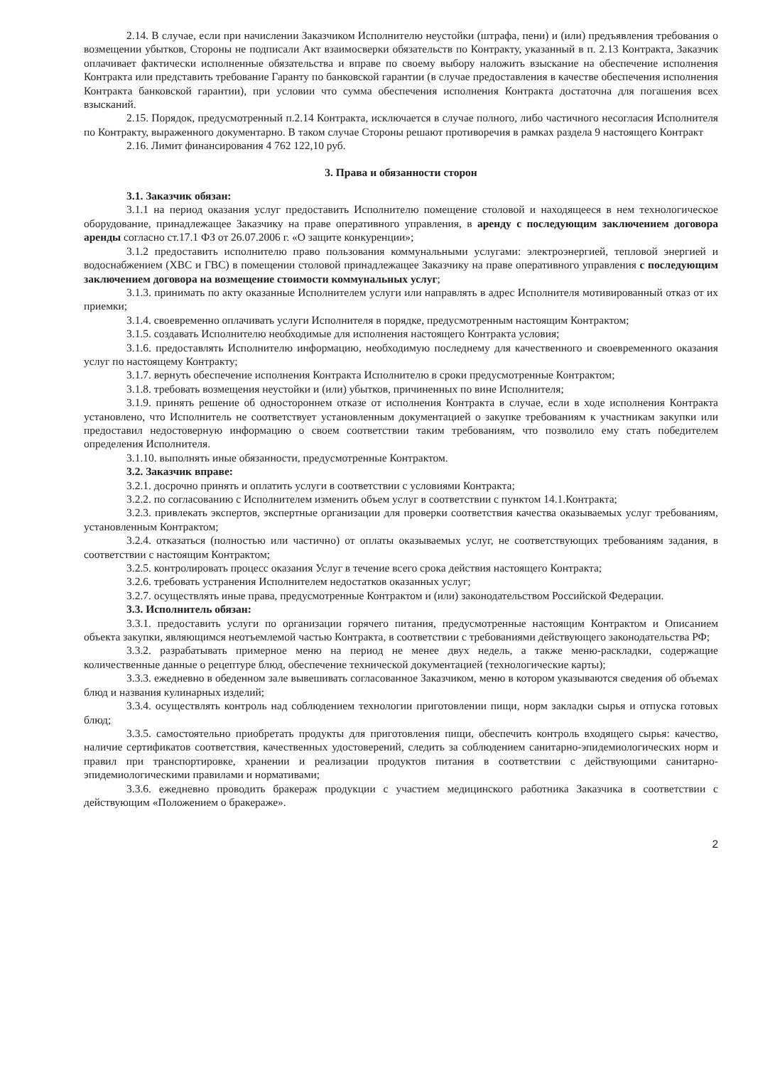2.14. В случае, если при начислении Заказчиком Исполнителю неустойки (штрафа, пени) и (или) предъявления требования о возмещении убытков, Стороны не подписали Акт взаимосверки обязательств по Контракту, указанный в п. 2.13 Контракта, Заказчик оплачивает фактически исполненные обязательства и вправе по своему выбору наложить взыскание на обеспечение исполнения Контракта или представить требование Гаранту по банковской гарантии (в случае предоставления в качестве обеспечения исполнения Контракта банковской гарантии), при условии что сумма обеспечения исполнения Контракта достаточна для погашения всех взысканий.
2.15. Порядок, предусмотренный п.2.14 Контракта, исключается в случае полного, либо частичного несогласия Исполнителя по Контракту, выраженного документарно. В таком случае Стороны решают противоречия в рамках раздела 9 настоящего Контракт
2.16. Лимит финансирования 4 762 122,10 руб.
3. Права и обязанности сторон
3.1. Заказчик обязан:
3.1.1 на период оказания услуг предоставить Исполнителю помещение столовой и находящееся в нем технологическое оборудование, принадлежащее Заказчику на праве оперативного управления, в аренду с последующим заключением договора аренды согласно ст.17.1 ФЗ от 26.07.2006 г. «О защите конкуренции»;
3.1.2 предоставить исполнителю право пользования коммунальными услугами: электроэнергией, тепловой энергией и водоснабжением (ХВС и ГВС) в помещении столовой принадлежащее Заказчику на праве оперативного управления с последующим заключением договора на возмещение стоимости коммунальных услуг;
3.1.3. принимать по акту оказанные Исполнителем услуги или направлять в адрес Исполнителя мотивированный отказ от их приемки;
3.1.4. своевременно оплачивать услуги Исполнителя в порядке, предусмотренным настоящим Контрактом;
3.1.5. создавать Исполнителю необходимые для исполнения настоящего Контракта условия;
3.1.6. предоставлять Исполнителю информацию, необходимую последнему для качественного и своевременного оказания услуг по настоящему Контракту;
3.1.7. вернуть обеспечение исполнения Контракта Исполнителю в сроки предусмотренные Контрактом;
3.1.8. требовать возмещения неустойки и (или) убытков, причиненных по вине Исполнителя;
3.1.9. принять решение об одностороннем отказе от исполнения Контракта в случае, если в ходе исполнения Контракта установлено, что Исполнитель не соответствует установленным документацией о закупке требованиям к участникам закупки или предоставил недостоверную информацию о своем соответствии таким требованиям, что позволило ему стать победителем определения Исполнителя.
3.1.10. выполнять иные обязанности, предусмотренные Контрактом.
3.2. Заказчик вправе:
3.2.1. досрочно принять и оплатить услуги в соответствии с условиями Контракта;
3.2.2. по согласованию с Исполнителем изменить объем услуг в соответствии с пунктом 14.1.Контракта;
3.2.3. привлекать экспертов, экспертные организации для проверки соответствия качества оказываемых услуг требованиям, установленным Контрактом;
3.2.4. отказаться (полностью или частично) от оплаты оказываемых услуг, не соответствующих требованиям задания, в соответствии с настоящим Контрактом;
3.2.5. контролировать процесс оказания Услуг в течение всего срока действия настоящего Контракта;
3.2.6. требовать устранения Исполнителем недостатков оказанных услуг;
3.2.7. осуществлять иные права, предусмотренные Контрактом и (или) законодательством Российской Федерации.
3.3. Исполнитель обязан:
3.3.1. предоставить услуги по организации горячего питания, предусмотренные настоящим Контрактом и Описанием объекта закупки, являющимся неотъемлемой частью Контракта, в соответствии с требованиями действующего законодательства РФ;
3.3.2. разрабатывать примерное меню на период не менее двух недель, а также меню-раскладки, содержащие количественные данные о рецептуре блюд, обеспечение технической документацией (технологические карты);
3.3.3. ежедневно в обеденном зале вывешивать согласованное Заказчиком, меню в котором указываются сведения об объемах блюд и названия кулинарных изделий;
3.3.4. осуществлять контроль над соблюдением технологии приготовлении пищи, норм закладки сырья и отпуска готовых блюд;
3.3.5. самостоятельно приобретать продукты для приготовления пищи, обеспечить контроль входящего сырья: качество, наличие сертификатов соответствия, качественных удостоверений, следить за соблюдением санитарно-эпидемиологических норм и правил при транспортировке, хранении и реализации продуктов питания в соответствии с действующими санитарно-эпидемиологическими правилами и нормативами;
3.3.6. ежедневно проводить бракераж продукции с участием медицинского работника Заказчика в соответствии с действующим «Положением о бракераже».
2